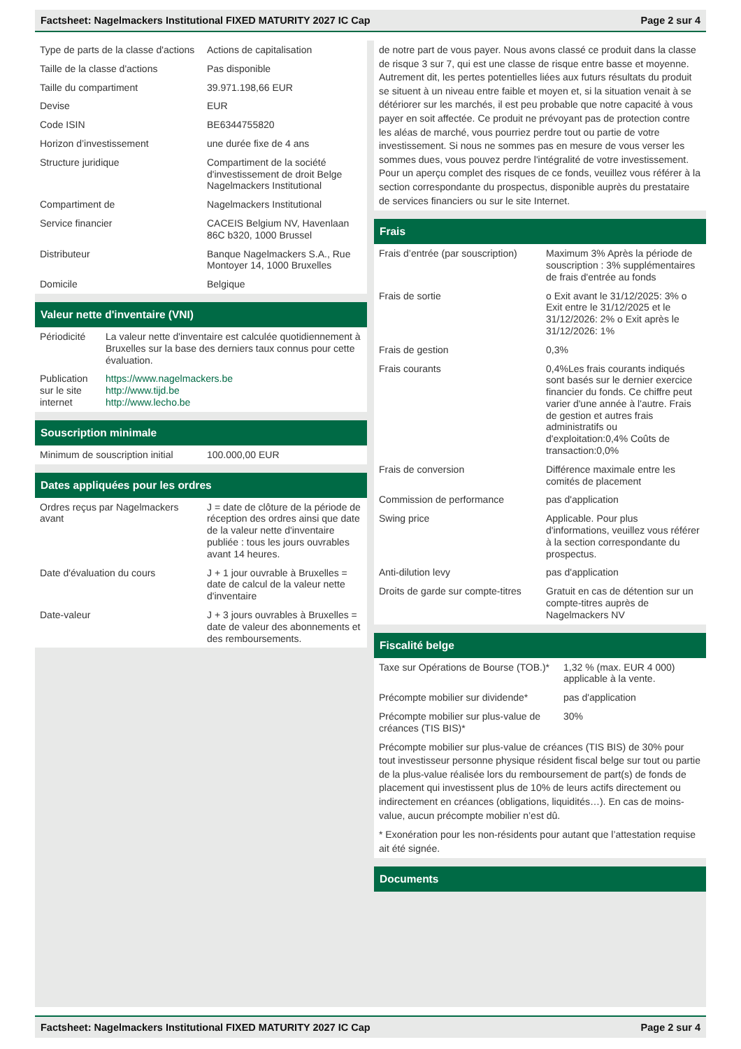Factsheet: Nagelmackers Institutional FIXED MATURITY 2027 IC Cap Page 2 sur 4
| Type de parts de la classe d'actions | Actions de capitalisation |
| Taille de la classe d'actions | Pas disponible |
| Taille du compartiment | 39.971.198,66 EUR |
| Devise | EUR |
| Code ISIN | BE6344755820 |
| Horizon d’investissement | une durée fixe de 4 ans |
| Structure juridique | Compartiment de la société d'investissement de droit Belge Nagelmackers Institutional |
| Compartiment de | Nagelmackers Institutional |
| Service financier | CACEIS Belgium NV, Havenlaan 86C b320, 1000 Brussel |
| Distributeur | Banque Nagelmackers S.A., Rue Montoyer 14, 1000 Bruxelles |
| Domicile | Belgique |
Valeur nette d'inventaire (VNI)
| Périodicité | La valeur nette d'inventaire est calculée quotidiennement à Bruxelles sur la base des derniers taux connus pour cette évaluation. |
| Publication sur le site internet | https://www.nagelmackers.be http://www.tijd.be http://www.lecho.be |
Souscription minimale
| Minimum de souscription initial | 100.000,00 EUR |
Dates appliquées pour les ordres
| Ordres reçus par Nagelmackers avant | J = date de clôture de la période de réception des ordres ainsi que date de la valeur nette d'inventaire publiée : tous les jours ouvrables avant 14 heures. |
| Date d'évaluation du cours | J + 1 jour ouvrable à Bruxelles = date de calcul de la valeur nette d'inventaire |
| Date-valeur | J + 3 jours ouvrables à Bruxelles = date de valeur des abonnements et des remboursements. |
de notre part de vous payer. Nous avons classé ce produit dans la classe de risque 3 sur 7, qui est une classe de risque entre basse et moyenne. Autrement dit, les pertes potentielles liées aux futurs résultats du produit se situent à un niveau entre faible et moyen et, si la situation venait à se détériorer sur les marchés, il est peu probable que notre capacité à vous payer en soit affectée. Ce produit ne prévoyant pas de protection contre les aléas de marché, vous pourriez perdre tout ou partie de votre investissement. Si nous ne sommes pas en mesure de vous verser les sommes dues, vous pouvez perdre l'intégralité de votre investissement. Pour un aperçu complet des risques de ce fonds, veuillez vous référer à la section correspondante du prospectus, disponible auprès du prestataire de services financiers ou sur le site Internet.
Frais
| Frais d’entrée (par souscription) | Maximum 3% Après la période de souscription : 3% supplémentaires de frais d'entrée au fonds |
| Frais de sortie | o Exit avant le 31/12/2025: 3% o Exit entre le 31/12/2025 et le 31/12/2026: 2% o Exit après le 31/12/2026: 1% |
| Frais de gestion | 0,3% |
| Frais courants | 0,4%Les frais courants indiqués sont basés sur le dernier exercice financier du fonds. Ce chiffre peut varier d'une année à l'autre. Frais de gestion et autres frais administratifs ou d'exploitation:0,4% Coûts de transaction:0,0% |
| Frais de conversion | Différence maximale entre les comités de placement |
| Commission de performance | pas d'application |
| Swing price | Applicable. Pour plus d'informations, veuillez vous référer à la section correspondante du prospectus. |
| Anti-dilution levy | pas d'application |
| Droits de garde sur compte-titres | Gratuit en cas de détention sur un compte-titres auprès de Nagelmackers NV |
Fiscalité belge
| Taxe sur Opérations de Bourse (TOB.)* | 1,32 % (max. EUR 4 000) applicable à la vente. |
| Précompte mobilier sur dividende* | pas d'application |
| Précompte mobilier sur plus-value de créances (TIS BIS)* | 30% |
Précompte mobilier sur plus-value de créances (TIS BIS) de 30% pour tout investisseur personne physique résident fiscal belge sur tout ou partie de la plus-value réalisée lors du remboursement de part(s) de fonds de placement qui investissent plus de 10% de leurs actifs directement ou indirectement en créances (obligations, liquidités…). En cas de moins-value, aucun précompte mobilier n’est dû.
* Exonération pour les non-résidents pour autant que l’attestation requise ait été signée.
Documents
Factsheet: Nagelmackers Institutional FIXED MATURITY 2027 IC Cap Page 2 sur 4